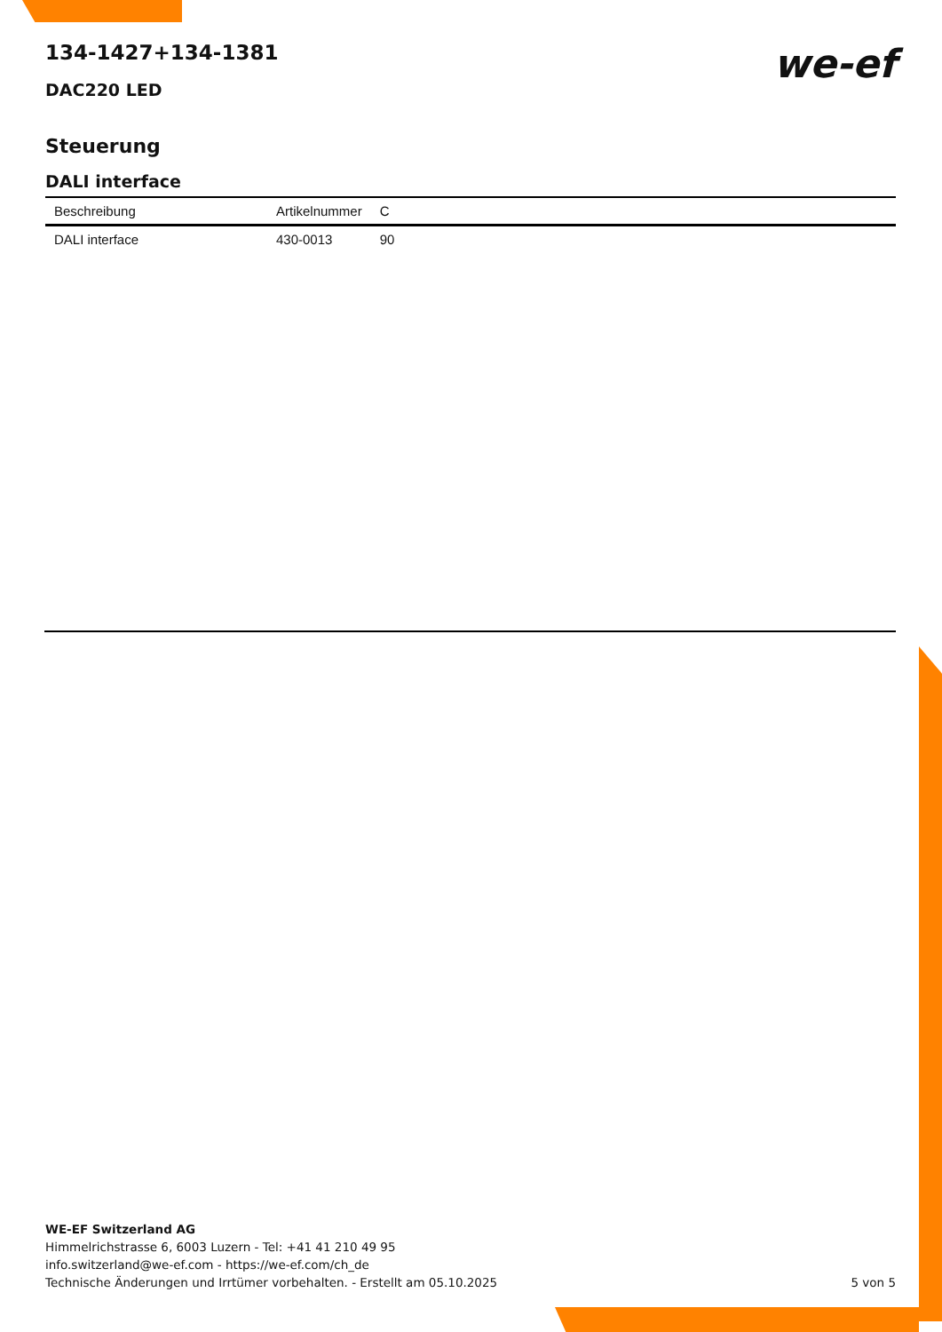we-ef
134-1427+134-1381
DAC220 LED
Steuerung
DALI interface
| Beschreibung | Artikelnummer | C |
| --- | --- | --- |
| DALI interface | 430-0013 | 90 |
WE-EF Switzerland AG
Himmelrichstrasse 6, 6003 Luzern - Tel: +41 41 210 49 95
info.switzerland@we-ef.com - https://we-ef.com/ch_de
Technische Änderungen und Irrtümer vorbehalten. - Erstellt am 05.10.2025
5 von 5